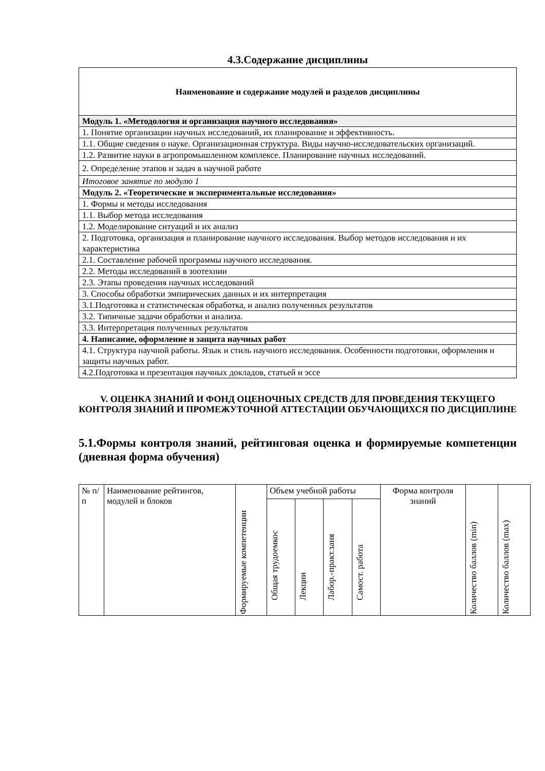4.3.Содержание дисциплины
| Наименование и содержание модулей и разделов дисциплины |
| Модуль 1. «Методология и организация научного исследования» |
| 1. Понятие организации научных исследований, их планирование и эффективность. |
| 1.1. Общие сведения о науке. Организационная структура. Виды научно-исследовательских организаций. |
| 1.2. Развитие науки в агропромышленном комплексе. Планирование научных исследований. |
| 2. Определение этапов и задач в научной работе |
| Итоговое занятие по модулю 1 |
| Модуль 2. «Теоретические и экспериментальные исследования» |
| 1. Формы и методы исследования |
| 1.1. Выбор метода исследования |
| 1.2. Моделирование ситуаций и их анализ |
| 2. Подготовка, организация и планирование научного исследования. Выбор методов исследования и их характеристика |
| 2.1. Составление рабочей программы научного исследования. |
| 2.2. Методы исследований в зоотехнии |
| 2.3. Этапы проведения научных исследований |
| 3. Способы обработки эмпирических данных и их интерпретация |
| 3.1.Подготовка и статистическая обработка, и анализ полученных результатов |
| 3.2. Типичные задачи обработки и анализа. |
| 3.3. Интерпретация полученных результатов |
| 4. Написание, оформление и защита научных работ |
| 4.1. Структура научной работы. Язык и стиль научного исследования. Особенности подготовки, оформления и защиты научных работ. |
| 4.2.Подготовка и презентация научных докладов, статьей и эссе |
V. ОЦЕНКА ЗНАНИЙ И ФОНД ОЦЕНОЧНЫХ СРЕДСТВ ДЛЯ ПРОВЕДЕНИЯ ТЕКУЩЕГО КОНТРОЛЯ ЗНАНИЙ И ПРОМЕЖУТОЧНОЙ АТТЕСТАЦИИ ОБУЧАЮЩИХСЯ ПО ДИСЦИПЛИНЕ
5.1.Формы контроля знаний, рейтинговая оценка и формируемые компетенции (дневная форма обучения)
| № п/п | Наименование рейтингов, модулей и блоков | Формируемые компетенции | Объем учебной работы | | | | Форма контроля знаний | Количество баллов (min) | Количество баллов (max) |
| | | | Общая трудоемкос | Лекции | Лабор.-практ.заня | Самост. работа | | | |